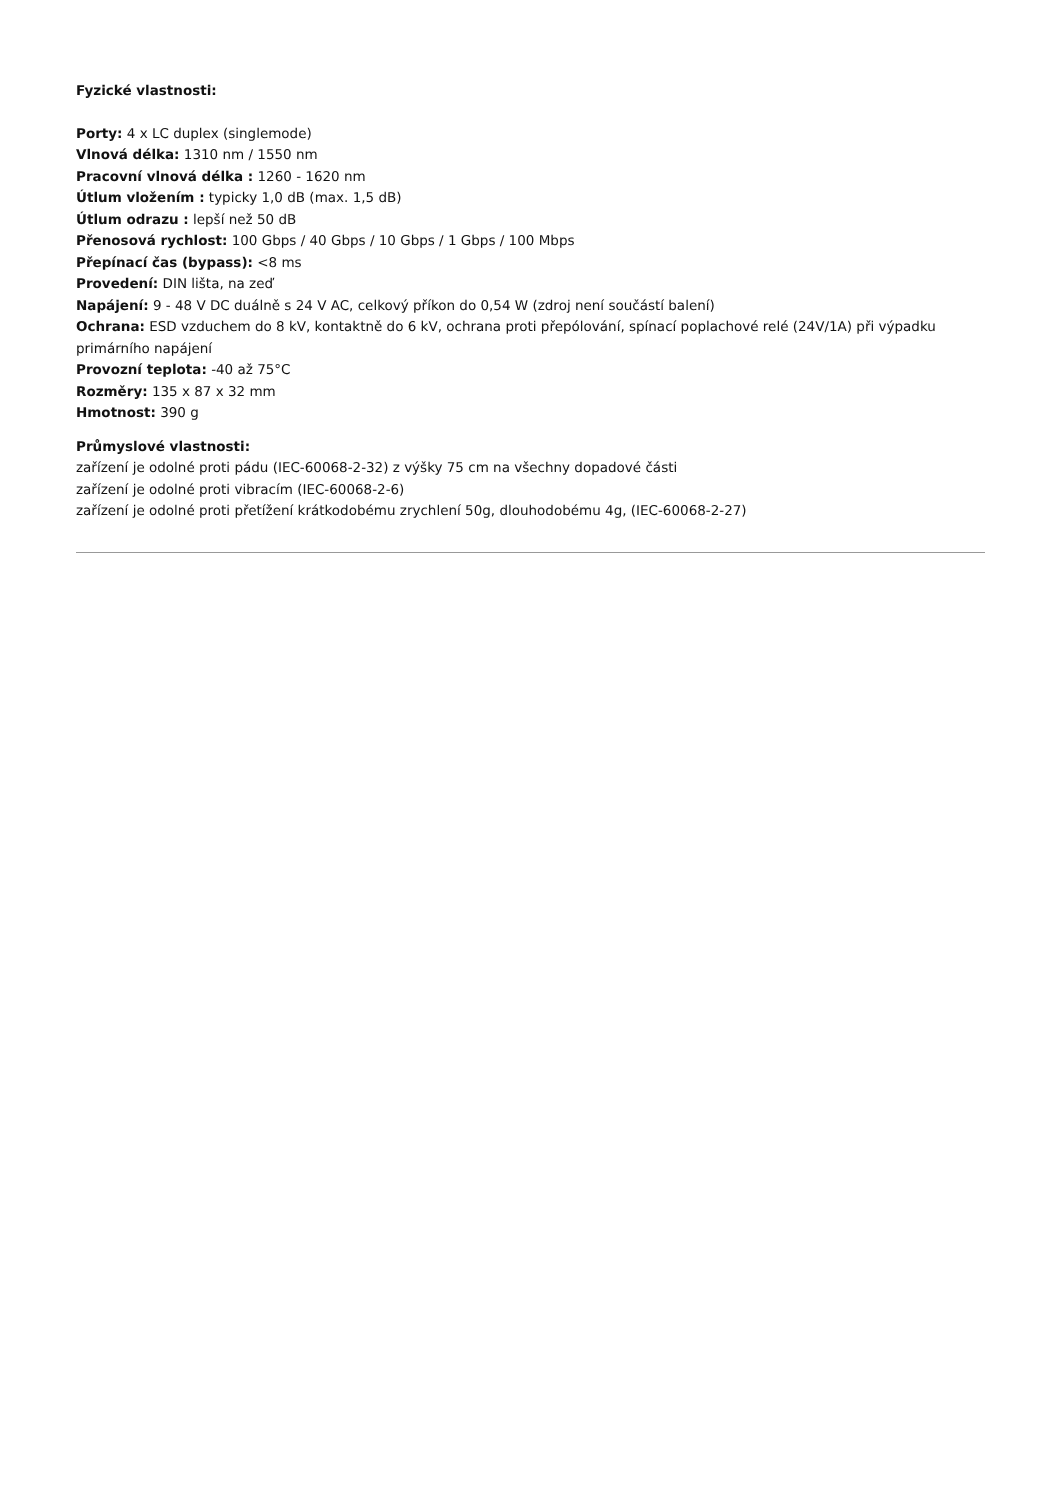Fyzické vlastnosti:
Porty: 4 x LC duplex (singlemode)
Vlnová délka: 1310 nm / 1550 nm
Pracovní vlnová délka : 1260 - 1620 nm
Útlum vložením : typicky 1,0 dB (max. 1,5 dB)
Útlum odrazu : lepší než 50 dB
Přenosová rychlost: 100 Gbps / 40 Gbps / 10 Gbps / 1 Gbps / 100 Mbps
Přepínací čas (bypass): <8 ms
Provedení: DIN lišta, na zeď
Napájení: 9 - 48 V DC duálně s 24 V AC, celkový příkon do 0,54 W (zdroj není součástí balení)
Ochrana: ESD vzduchem do 8 kV, kontaktně do 6 kV, ochrana proti přepólování, spínací poplachové relé (24V/1A) při výpadku primárního napájení
Provozní teplota: -40 až 75°C
Rozměry: 135 x 87 x 32 mm
Hmotnost: 390 g
Průmyslové vlastnosti:
zařízení je odolné proti pádu (IEC-60068-2-32) z výšky 75 cm na všechny dopadové části
zařízení je odolné proti vibracím (IEC-60068-2-6)
zařízení je odolné proti přetížení krátkodobému zrychlení 50g, dlouhodobému 4g, (IEC-60068-2-27)